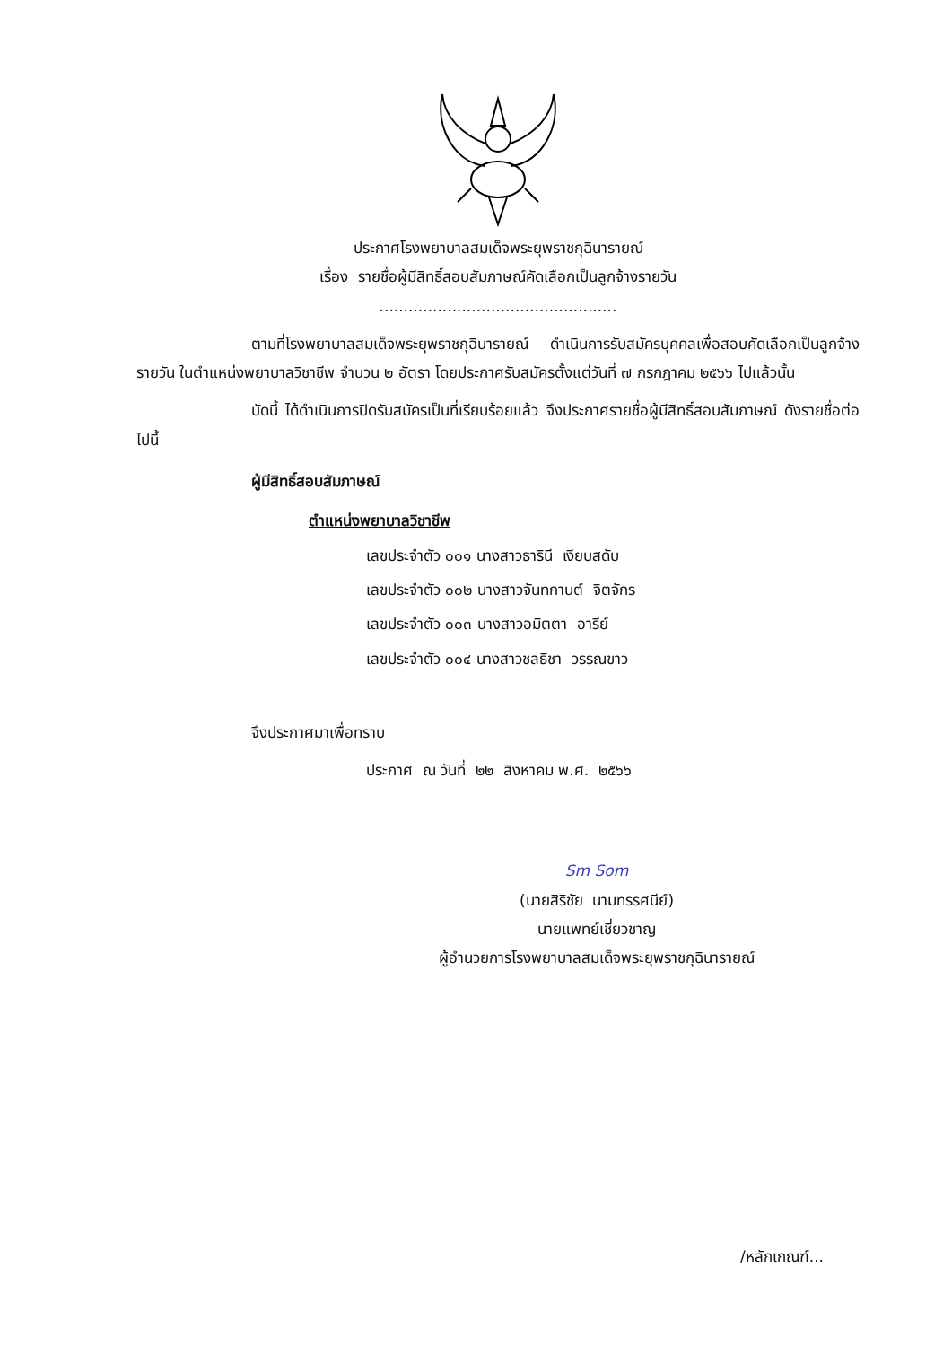ประกาศโรงพยาบาลสมเด็จพระยุพราชกุฉินารายณ์
เรื่อง รายชื่อผู้มีสิทธิ์สอบสัมภาษณ์คัดเลือกเป็นลูกจ้างรายวัน
.................................................
ตามที่โรงพยาบาลสมเด็จพระยุพราชกุฉินารายณ์ ดำเนินการรับสมัครบุคคลเพื่อสอบคัดเลือกเป็นลูกจ้างรายวัน ในตำแหน่งพยาบาลวิชาชีพ จำนวน ๒ อัตรา โดยประกาศรับสมัครตั้งแต่วันที่ ๗ กรกฎาคม ๒๕๖๖ ไปแล้วนั้น
บัดนี้ ได้ดำเนินการปิดรับสมัครเป็นที่เรียบร้อยแล้ว จึงประกาศรายชื่อผู้มีสิทธิ์สอบสัมภาษณ์ ดังรายชื่อต่อไปนี้
ผู้มีสิทธิ์สอบสัมภาษณ์
ตำแหน่งพยาบาลวิชาชีพ
เลขประจำตัว ๐๐๑ นางสาวธารินี เงียบสดับ
เลขประจำตัว ๐๐๒ นางสาวจันทกานต์ จิตจักร
เลขประจำตัว ๐๐๓ นางสาวอมิตตา อารีย์
เลขประจำตัว ๐๐๔ นางสาวชลธิชา วรรณขาว
จึงประกาศมาเพื่อทราบ
ประกาศ ณ วันที่ ๒๒ สิงหาคม พ.ศ. ๒๕๖๖
Sm Som
(นายสิริชัย นามทรรศนีย์)
นายแพทย์เชี่ยวชาญ
ผู้อำนวยการโรงพยาบาลสมเด็จพระยุพราชกุฉินารายณ์
/หลักเกณฑ์...